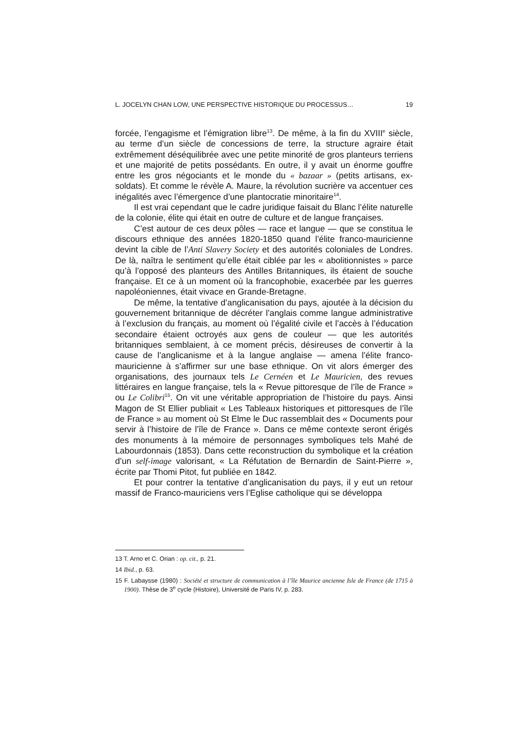L. JOCELYN CHAN LOW, UNE PERSPECTIVE HISTORIQUE DU PROCESSUS… 19
forcée, l’engagisme et l’émigration libre<sup>13</sup>. De même, à la fin du XVIII<sup>e</sup> siècle, au terme d’un siècle de concessions de terre, la structure agraire était extrêmement déséquilibrée avec une petite minorité de gros planteurs terriens et une majorité de petits possédants. En outre, il y avait un énorme gouffre entre les gros négociants et le monde du « bazaar » (petits artisans, ex-soldats). Et comme le révèle A. Maure, la révolution sucrière va accentuer ces inégalités avec l’émergence d’une plantocratie minoritaire<sup>14</sup>.
Il est vrai cependant que le cadre juridique faisait du Blanc l’élite naturelle de la colonie, élite qui était en outre de culture et de langue françaises.
C’est autour de ces deux pôles — race et langue — que se constitua le discours ethnique des années 1820-1850 quand l’élite franco-mauricienne devint la cible de l’Anti Slavery Society et des autorités coloniales de Londres. De là, naîtra le sentiment qu’elle était ciblée par les « abolitionnistes » parce qu’à l’opposé des planteurs des Antilles Britanniques, ils étaient de souche française. Et ce à un moment où la francophobie, exacerbée par les guerres napoléoniennes, était vivace en Grande-Bretagne.
De même, la tentative d’anglicanisation du pays, ajoutée à la décision du gouvernement britannique de décréter l’anglais comme langue administrative à l’exclusion du français, au moment où l’égalité civile et l’accès à l’éducation secondaire étaient octroyés aux gens de couleur — que les autorités britanniques semblaient, à ce moment précis, désireuses de convertir à la cause de l’anglicanisme et à la langue anglaise — amena l’élite franco-mauricienne à s’affirmer sur une base ethnique. On vit alors émerger des organisations, des journaux tels Le Cernéen et Le Mauricien, des revues littéraires en langue française, tels la « Revue pittoresque de l’île de France » ou Le Colibri<sup>15</sup>. On vit une véritable appropriation de l’histoire du pays. Ainsi Magon de St Ellier publiait « Les Tableaux historiques et pittoresques de l’île de France » au moment où St Elme le Duc rassemblait des « Documents pour servir à l’histoire de l’île de France ». Dans ce même contexte seront érigés des monuments à la mémoire de personnages symboliques tels Mahé de Labourdonnais (1853). Dans cette reconstruction du symbolique et la création d’un self-image valorisant, « La Réfutation de Bernardin de Saint-Pierre », écrite par Thomi Pitot, fut publiée en 1842.
Et pour contrer la tentative d’anglicanisation du pays, il y eut un retour massif de Franco-mauriciens vers l’Eglise catholique qui se développa
13 T. Arno et C. Orian : op. cit., p. 21.
14 Ibid., p. 63.
15 F. Labaysse (1980) : Société et structure de communication à l’île Maurice ancienne Isle de France (de 1715 à 1900). Thèse de 3<sup>e</sup> cycle (Histoire), Université de Paris IV, p. 283.